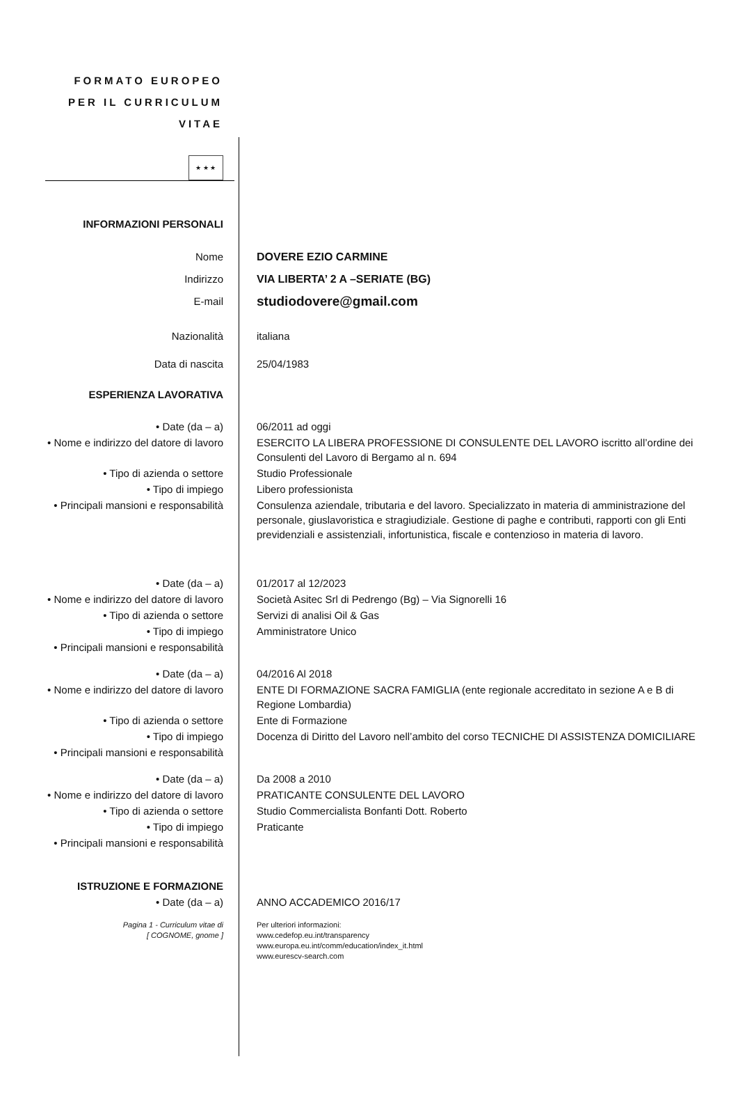FORMATO EUROPEO PER IL CURRICULUM VITAE
★ ★ ★
| INFORMAZIONI PERSONALI | |
| Nome | DOVERE EZIO CARMINE |
| Indirizzo | VIA LIBERTA’ 2 A –SERIATE (BG) |
| E-mail | studiodovere@gmail.com |
| Nazionalità | italiana |
| Data di nascita | 25/04/1983 |
| ESPERIENZA LAVORATIVA | |
| • Date (da – a) | 06/2011 ad oggi |
| • Nome e indirizzo del datore di lavoro | ESERCITO LA LIBERA PROFESSIONE DI CONSULENTE DEL LAVORO iscritto all’ordine dei Consulenti del Lavoro di Bergamo al n. 694 |
| • Tipo di azienda o settore | Studio Professionale |
| • Tipo di impiego | Libero professionista |
| • Principali mansioni e responsabilità | Consulenza aziendale, tributaria e del lavoro. Specializzato in materia di amministrazione del personale, giuslavoristica e stragiudiziale. Gestione di paghe e contributi, rapporti con gli Enti previdenziali e assistenziali, infortunistica, fiscale e contenzioso in materia di lavoro. |
| • Date (da – a) | 01/2017 al 12/2023 |
| • Nome e indirizzo del datore di lavoro | Società Asitec Srl di Pedrengo (Bg) – Via Signorelli 16 |
| • Tipo di azienda o settore | Servizi di analisi Oil & Gas |
| • Tipo di impiego | Amministratore Unico |
| • Principali mansioni e responsabilità | |
| • Date (da – a) | 04/2016 Al 2018 |
| • Nome e indirizzo del datore di lavoro | ENTE DI FORMAZIONE SACRA FAMIGLIA (ente regionale accreditato in sezione A e B di Regione Lombardia) |
| • Tipo di azienda o settore | Ente di Formazione |
| • Tipo di impiego | Docenza di Diritto del Lavoro nell’ambito del corso TECNICHE DI ASSISTENZA DOMICILIARE |
| • Principali mansioni e responsabilità | |
| • Date (da – a) | Da 2008 a 2010 |
| • Nome e indirizzo del datore di lavoro | PRATICANTE CONSULENTE DEL LAVORO |
| • Tipo di azienda o settore | Studio Commercialista Bonfanti Dott. Roberto |
| • Tipo di impiego | Praticante |
| • Principali mansioni e responsabilità | |
| ISTRUZIONE E FORMAZIONE | |
| • Date (da – a) | ANNO ACCADEMICO 2016/17 |
| Pagina 1 - Curriculum vitae di [ COGNOME, gnome ] | Per ulteriori informazioni: www.cedefop.eu.int/transparency www.europa.eu.int/comm/education/index_it.html www.eurescv-search.com |